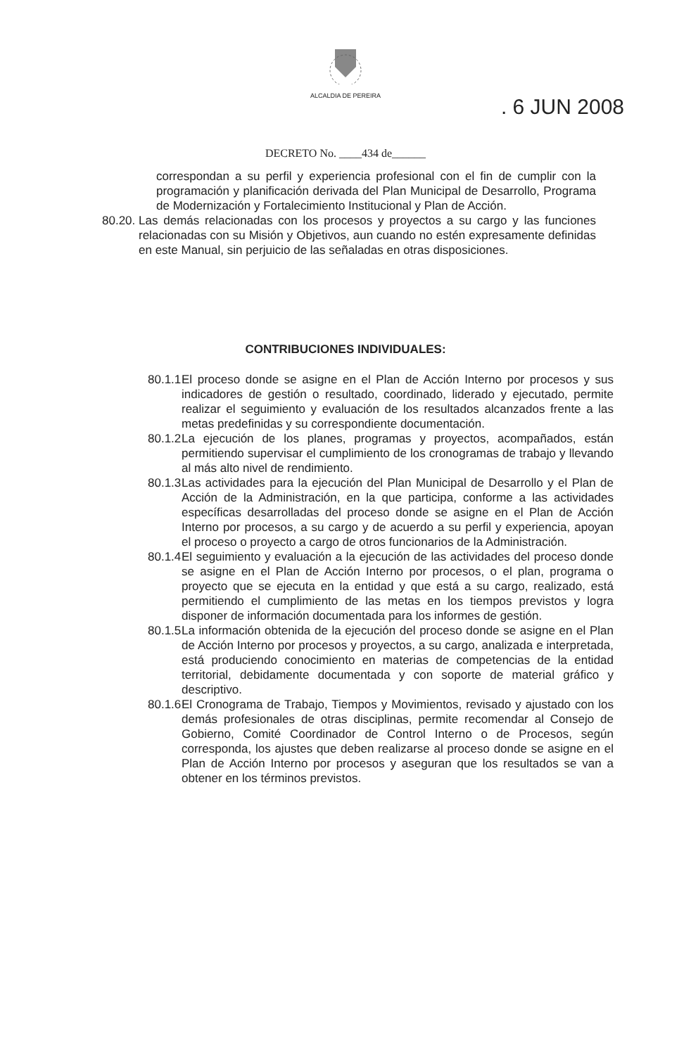ALCALDIA DE PEREIRA
. 6 JUN 2008
DECRETO No. ____434 de______
correspondan a su perfil y experiencia profesional con el fin de cumplir con la programación y planificación derivada del Plan Municipal de Desarrollo, Programa de Modernización y Fortalecimiento Institucional y Plan de Acción.
80.20.
Las demás relacionadas con los procesos y proyectos a su cargo y las funciones relacionadas con su Misión y Objetivos, aun cuando no estén expresamente definidas en este Manual, sin perjuicio de las señaladas en otras disposiciones.
CONTRIBUCIONES INDIVIDUALES:
80.1.1
El proceso donde se asigne en el Plan de Acción Interno por procesos y sus indicadores de gestión o resultado, coordinado, liderado y ejecutado, permite realizar el seguimiento y evaluación de los resultados alcanzados frente a las metas predefinidas y su correspondiente documentación.
80.1.2
La ejecución de los planes, programas y proyectos, acompañados, están permitiendo supervisar el cumplimiento de los cronogramas de trabajo y llevando al más alto nivel de rendimiento.
80.1.3
Las actividades para la ejecución del Plan Municipal de Desarrollo y el Plan de Acción de la Administración, en la que participa, conforme a las actividades específicas desarrolladas del proceso donde se asigne en el Plan de Acción Interno por procesos, a su cargo y de acuerdo a su perfil y experiencia, apoyan el proceso o proyecto a cargo de otros funcionarios de la Administración.
80.1.4
El seguimiento y evaluación a la ejecución de las actividades del proceso donde se asigne en el Plan de Acción Interno por procesos, o el plan, programa o proyecto que se ejecuta en la entidad y que está a su cargo, realizado, está permitiendo el cumplimiento de las metas en los tiempos previstos y logra disponer de información documentada para los informes de gestión.
80.1.5
La información obtenida de la ejecución del proceso donde se asigne en el Plan de Acción Interno por procesos y proyectos, a su cargo, analizada e interpretada, está produciendo conocimiento en materias de competencias de la entidad territorial, debidamente documentada y con soporte de material gráfico y descriptivo.
80.1.6
El Cronograma de Trabajo, Tiempos y Movimientos, revisado y ajustado con los demás profesionales de otras disciplinas, permite recomendar al Consejo de Gobierno, Comité Coordinador de Control Interno o de Procesos, según corresponda, los ajustes que deben realizarse al proceso donde se asigne en el Plan de Acción Interno por procesos y aseguran que los resultados se van a obtener en los términos previstos.